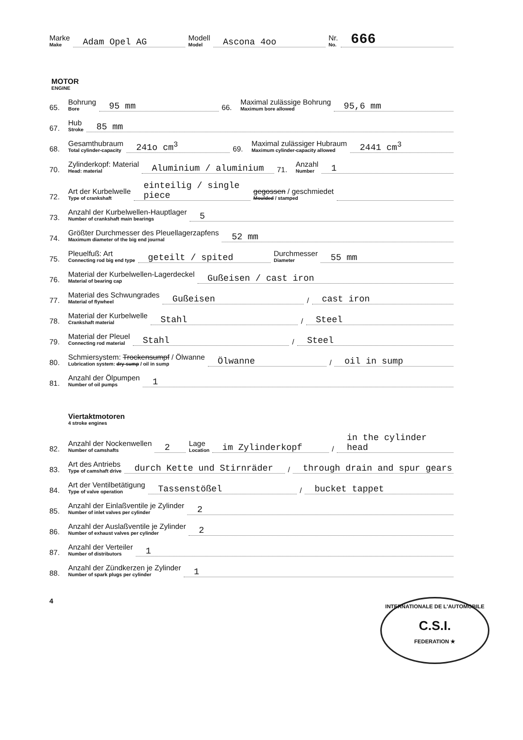Marke
Make Adam Opel AG Modell
Model Ascona 4oo Nr.
No. 666
MOTOR
ENGINE
65. Bohrung
Bore 95 mm 66. Maximal zulässige Bohrung
Maximum bore allowed 95,6 mm
67. Hub
Stroke 85 mm
68. Gesamthubraum
Total cylinder-capacity 241o cm<sup>3</sup> 69. Maximal zulässiger Hubraum
Maximum cylinder-capacity allowed 2441 cm<sup>3</sup>
70. Zylinderkopf: Material
Head: material Aluminium / aluminium 71. Anzahl
Number 1
72. Art der Kurbelwelle
Type of crankshaft einteilig / single piece gegossen / geschmiedet
Moulded / stamped
73. Anzahl der Kurbelwellen-Hauptlager
Number of crankshaft main bearings 5
74. Größter Durchmesser des Pleuellagerzapfens
Maximum diameter of the big end journal 52 mm
75. Pleuelfuß: Art
Connecting rod big end type geteilt / spited Durchmesser
Diameter 55 mm
76. Material der Kurbelwellen-Lagerdeckel
Material of bearing cap Gußeisen / cast iron
77. Material des Schwungrades
Material of flywheel Gußeisen / cast iron
78. Material der Kurbelwelle
Crankshaft material Stahl / Steel
79. Material der Pleuel
Connecting rod material Stahl / Steel
80. Schmiersystem: Trockensumpf / Ölwanne
Lubrication system: dry-sump / oil in sump Ölwanne / oil in sump
81. Anzahl der Ölpumpen
Number of oil pumps 1
Viertaktmotoren
4 stroke engines
82. Anzahl der Nockenwellen
Number of camshafts 2 Lage
Location im Zylinderkopf / in the cylinder head
83. Art des Antriebs
Type of camshaft drive durch Kette und Stirnräder / through drain and spur gears
84. Art der Ventilbetätigung
Type of valve operation Tassenstößel / bucket tappet
85. Anzahl der Einlaßventile je Zylinder
Number of inlet valves per cylinder 2
86. Anzahl der Auslaßventile je Zylinder
Number of exhaust valves per cylinder 2
87. Anzahl der Verteiler
Number of distributors 1
88. Anzahl der Zündkerzen je Zylinder
Number of spark plugs per cylinder 1
4
INTERNATIONALE DE L'AUTOMOBILE
C.S.I.
FEDERATION ★